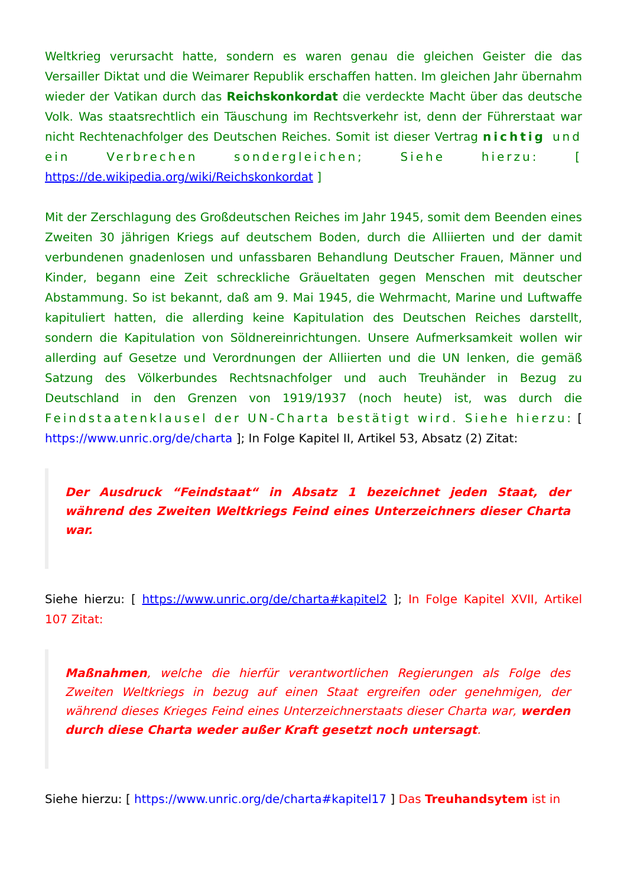Weltkrieg verursacht hatte, sondern es waren genau die gleichen Geister die das Versailler Diktat und die Weimarer Republik erschaffen hatten. Im gleichen Jahr übernahm wieder der Vatikan durch das Reichskonkordat die verdeckte Macht über das deutsche Volk. Was staatsrechtlich ein Täuschung im Rechtsverkehr ist, denn der Führerstaat war nicht Rechtenachfolger des Deutschen Reiches. Somit ist dieser Vertrag nichtig und ein Verbrechen sondergleichen; Siehe hierzu: [ https://de.wikipedia.org/wiki/Reichskonkordat ]
Mit der Zerschlagung des Großdeutschen Reiches im Jahr 1945, somit dem Beenden eines Zweiten 30 jährigen Kriegs auf deutschem Boden, durch die Alliierten und der damit verbundenen gnadenlosen und unfassbaren Behandlung Deutscher Frauen, Männer und Kinder, begann eine Zeit schreckliche Gräueltaten gegen Menschen mit deutscher Abstammung. So ist bekannt, daß am 9. Mai 1945, die Wehrmacht, Marine und Luftwaffe kapituliert hatten, die allerding keine Kapitulation des Deutschen Reiches darstellt, sondern die Kapitulation von Söldnereinrichtungen. Unsere Aufmerksamkeit wollen wir allerding auf Gesetze und Verordnungen der Alliierten und die UN lenken, die gemäß Satzung des Völkerbundes Rechtsnachfolger und auch Treuhänder in Bezug zu Deutschland in den Grenzen von 1919/1937 (noch heute) ist, was durch die Feindstaatenklausel der UN-Charta bestätigt wird. Siehe hierzu: [ https://www.unric.org/de/charta ]; In Folge Kapitel II, Artikel 53, Absatz (2) Zitat:
Der Ausdruck “Feindstaat“ in Absatz 1 bezeichnet jeden Staat, der während des Zweiten Weltkriegs Feind eines Unterzeichners dieser Charta war.
Siehe hierzu: [ https://www.unric.org/de/charta#kapitel2 ]; In Folge Kapitel XVII, Artikel 107 Zitat:
Maßnahmen, welche die hierfür verantwortlichen Regierungen als Folge des Zweiten Weltkriegs in bezug auf einen Staat ergreifen oder genehmigen, der während dieses Krieges Feind eines Unterzeichnerstaats dieser Charta war, werden durch diese Charta weder außer Kraft gesetzt noch untersagt.
Siehe hierzu: [ https://www.unric.org/de/charta#kapitel17 ] Das Treuhandsytem ist in